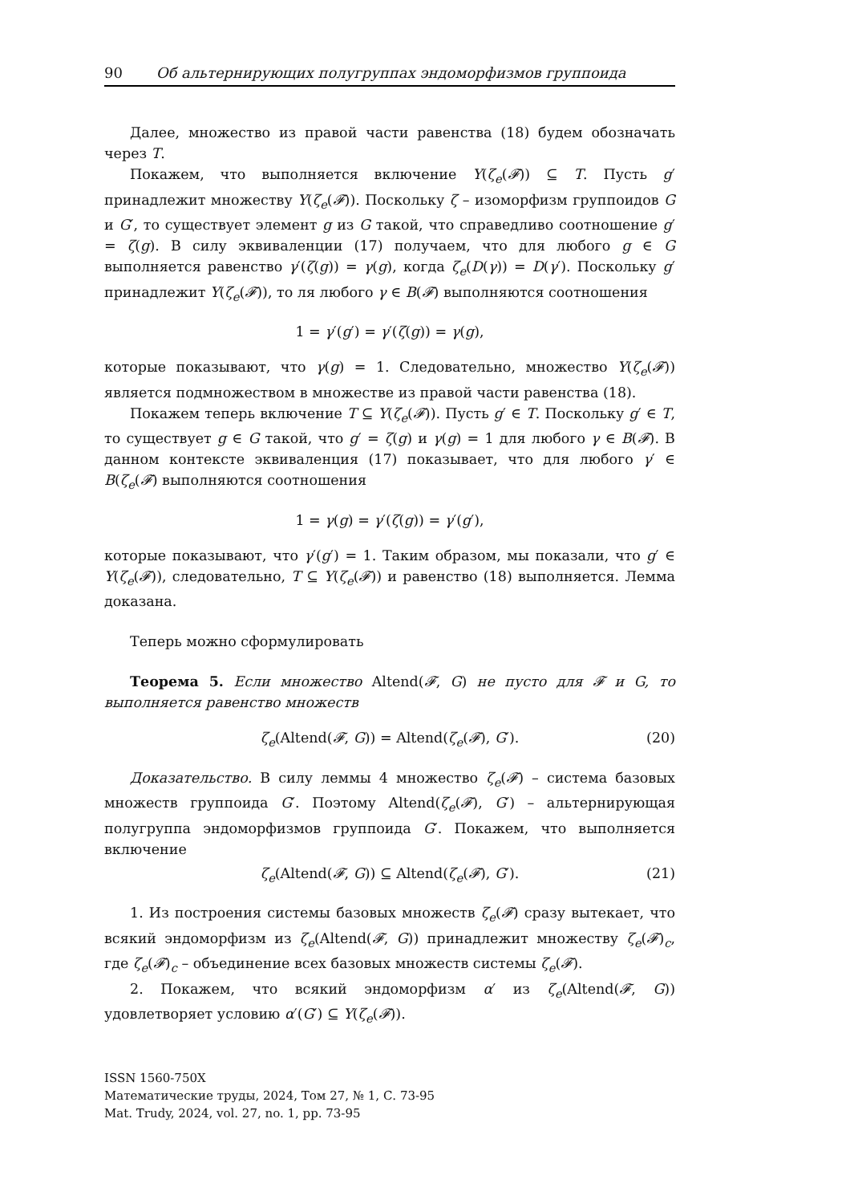90 Об альтернирующих полугруппах эндоморфизмов группоида
Далее, множество из правой части равенства (18) будем обозначать через T.
Покажем, что выполняется включение Y(ζ<sub>e</sub>(𝓕)) ⊆ T. Пусть g′ принадлежит множеству Y(ζ<sub>e</sub>(𝓕)). Поскольку ζ – изоморфизм группоидов G и G′, то существует элемент g из G такой, что справедливо соотношение g′ = ζ(g). В силу эквиваленции (17) получаем, что для любого g ∈ G выполняется равенство γ′(ζ(g)) = γ(g), когда ζ<sub>e</sub>(D(γ)) = D(γ′). Поскольку g′ принадлежит Y(ζ<sub>e</sub>(𝓕)), то ля любого γ ∈ B(𝓕) выполняются соотношения
1 = γ′(g′) = γ′(ζ(g)) = γ(g),
которые показывают, что γ(g) = 1. Следовательно, множество Y(ζ<sub>e</sub>(𝓕)) является подмножеством в множестве из правой части равенства (18).
Покажем теперь включение T ⊆ Y(ζ<sub>e</sub>(𝓕)). Пусть g′ ∈ T. Поскольку g′ ∈ T, то существует g ∈ G такой, что g′ = ζ(g) и γ(g) = 1 для любого γ ∈ B(𝓕). В данном контексте эквиваленция (17) показывает, что для любого γ′ ∈ B(ζ<sub>e</sub>(𝓕) выполняются соотношения
1 = γ(g) = γ′(ζ(g)) = γ′(g′),
которые показывают, что γ′(g′) = 1. Таким образом, мы показали, что g′ ∈ Y(ζ<sub>e</sub>(𝓕)), следовательно, T ⊆ Y(ζ<sub>e</sub>(𝓕)) и равенство (18) выполняется. Лемма доказана.
Теперь можно сформулировать
Теорема 5. Если множество Altend(𝓕, G) не пусто для 𝓕 и G, то выполняется равенство множеств
ζ<sub>e</sub>(Altend(𝓕, G)) = Altend(ζ<sub>e</sub>(𝓕), G′). (20)
Доказательство. В силу леммы 4 множество ζ<sub>e</sub>(𝓕) – система базовых множеств группоида G′. Поэтому Altend(ζ<sub>e</sub>(𝓕), G′) – альтернирующая полугруппа эндоморфизмов группоида G′. Покажем, что выполняется включение
ζ<sub>e</sub>(Altend(𝓕, G)) ⊆ Altend(ζ<sub>e</sub>(𝓕), G′). (21)
1. Из построения системы базовых множеств ζ<sub>e</sub>(𝓕) сразу вытекает, что всякий эндоморфизм из ζ<sub>e</sub>(Altend(𝓕, G)) принадлежит множеству ζ<sub>e</sub>(𝓕)<sub>c</sub>, где ζ<sub>e</sub>(𝓕)<sub>c</sub> – объединение всех базовых множеств системы ζ<sub>e</sub>(𝓕).
2. Покажем, что всякий эндоморфизм α′ из ζ<sub>e</sub>(Altend(𝓕, G)) удовлетворяет условию α′(G′) ⊆ Y(ζ<sub>e</sub>(𝓕)).
ISSN 1560-750X
Математические труды, 2024, Том 27, № 1, С. 73-95
Mat. Trudy, 2024, vol. 27, no. 1, pp. 73-95